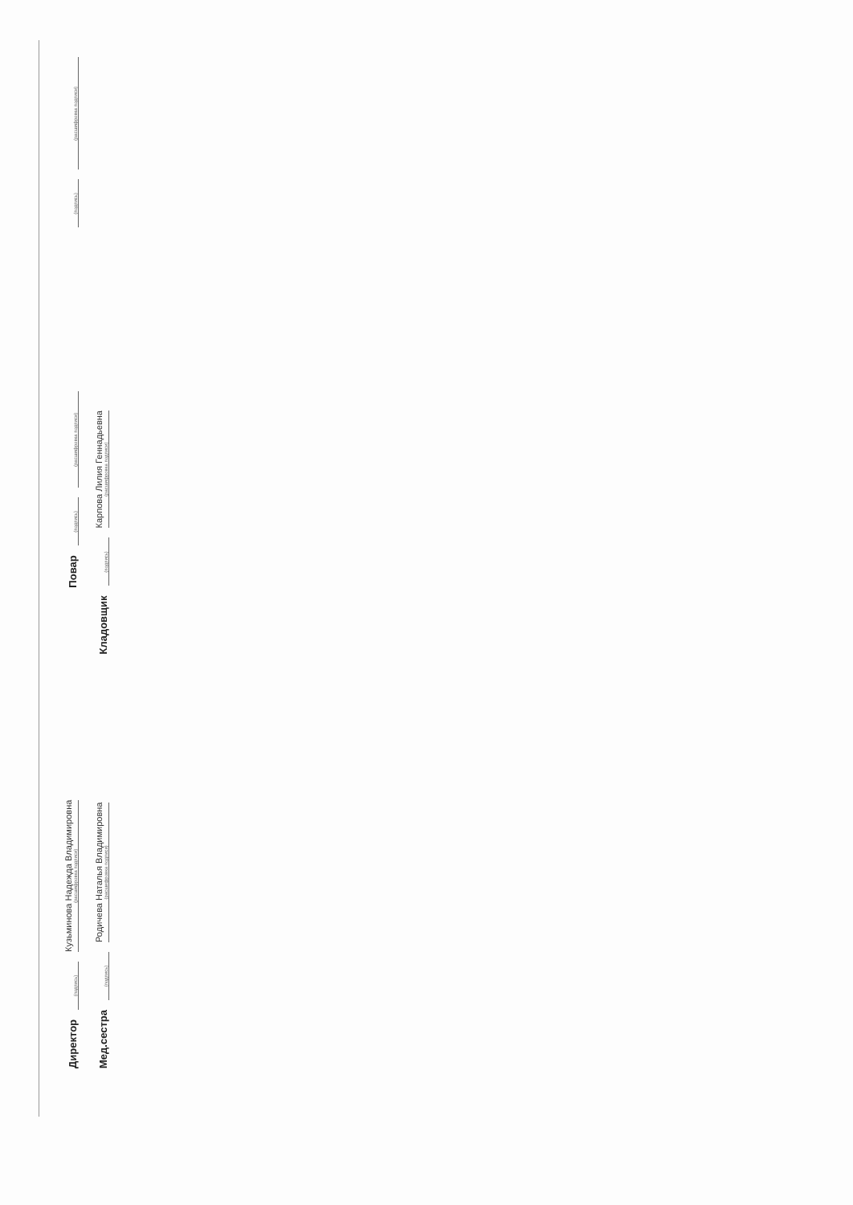Директор (подпись) Кузьминова Надежда Владимировна (расшифровка подписи) Повар (подпись) (расшифровка подписи) (подпись) (расшифровка подписи)
Мед.сестра (подпись) Родичева Наталья Владимировна (расшифровка подписи) Кладовщик (подпись) Карпова Лилия Геннадьевна (расшифровка подписи)